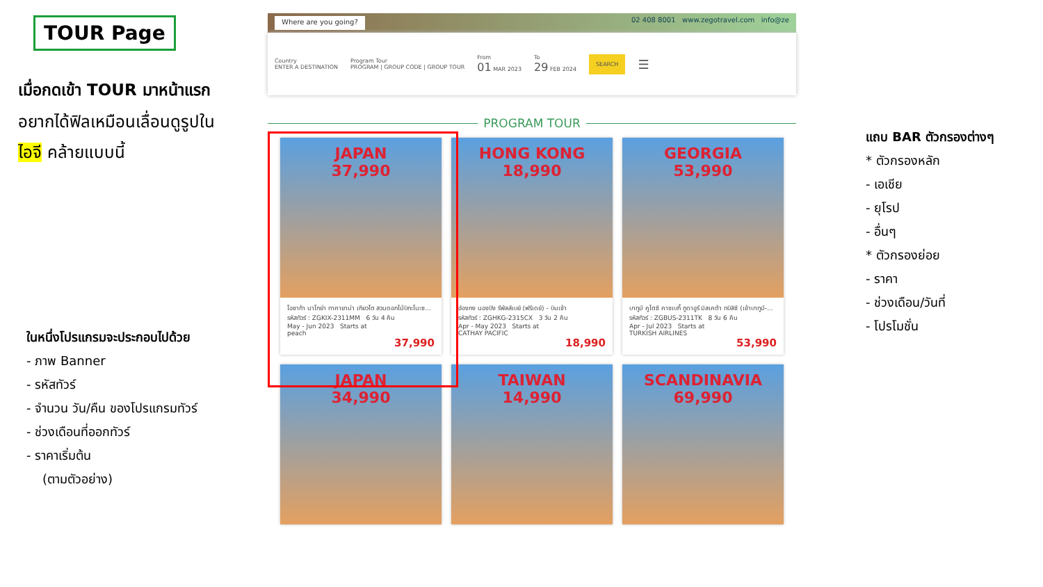TOUR Page
เมื่อกดเข้า TOUR มาหน้าแรก
อยากได้ฟิลเหมือนเลื่อนดูรูปใน
ไอจี คล้ายแบบนี้
ในหนึ่งโปรแกรมจะประกอบไปด้วย
- ภาพ Banner
- รหัสทัวร์
- จำนวน วัน/คืน ของโปรแกรมทัวร์
- ช่วงเดือนที่ออกทัวร์
- ราคาเริ่มต้น
(ตามตัวอย่าง)
Where are you going? 02 408 8001 www.zegotravel.com info@ze
Country
ENTER A DESTINATION
Program Tour
PROGRAM | GROUP CODE | GROUP TOUR
From
01 MAR 2023
To
29 FEB 2024
SEARCH
☰
PROGRAM TOUR
JAPAN
37,990
โอซาก้า นาโกย่า ทาคายาม่า เกียวโต สวนดอกไม้บิกะโนะซ...
รหัสทัวร์ : ZGKIX-2311MM 6 วัน 4 คืน
May - Jun 2023 Starts at
peach
37,990
HONG KONG
18,990
ฮ่องกง นองปิง รีพัลส์เบย์ (ฟรีเดย์) - บินเช้า
รหัสทัวร์ : ZGHKG-2315CX 3 วัน 2 คืน
Apr - May 2023 Starts at
CATHAY PACIFIC
18,990
GEORGIA
53,990
บาทูมี คูไตซี คาซเบกี้ กูดาอูรี มิสเคต้า ทบิลิซี (เข้าบาทูมี-...
รหัสทัวร์ : ZGBUS-2311TK 8 วัน 6 คืน
Apr - Jul 2023 Starts at
TURKISH AIRLINES
53,990
JAPAN
34,990
TAIWAN
14,990
SCANDINAVIA
69,990
แถบ BAR ตัวกรองต่างๆ
* ตัวกรองหลัก
- เอเชีย
- ยุโรป
- อื่นๆ
* ตัวกรองย่อย
- ราคา
- ช่วงเดือน/วันที่
- โปรโมชั่น